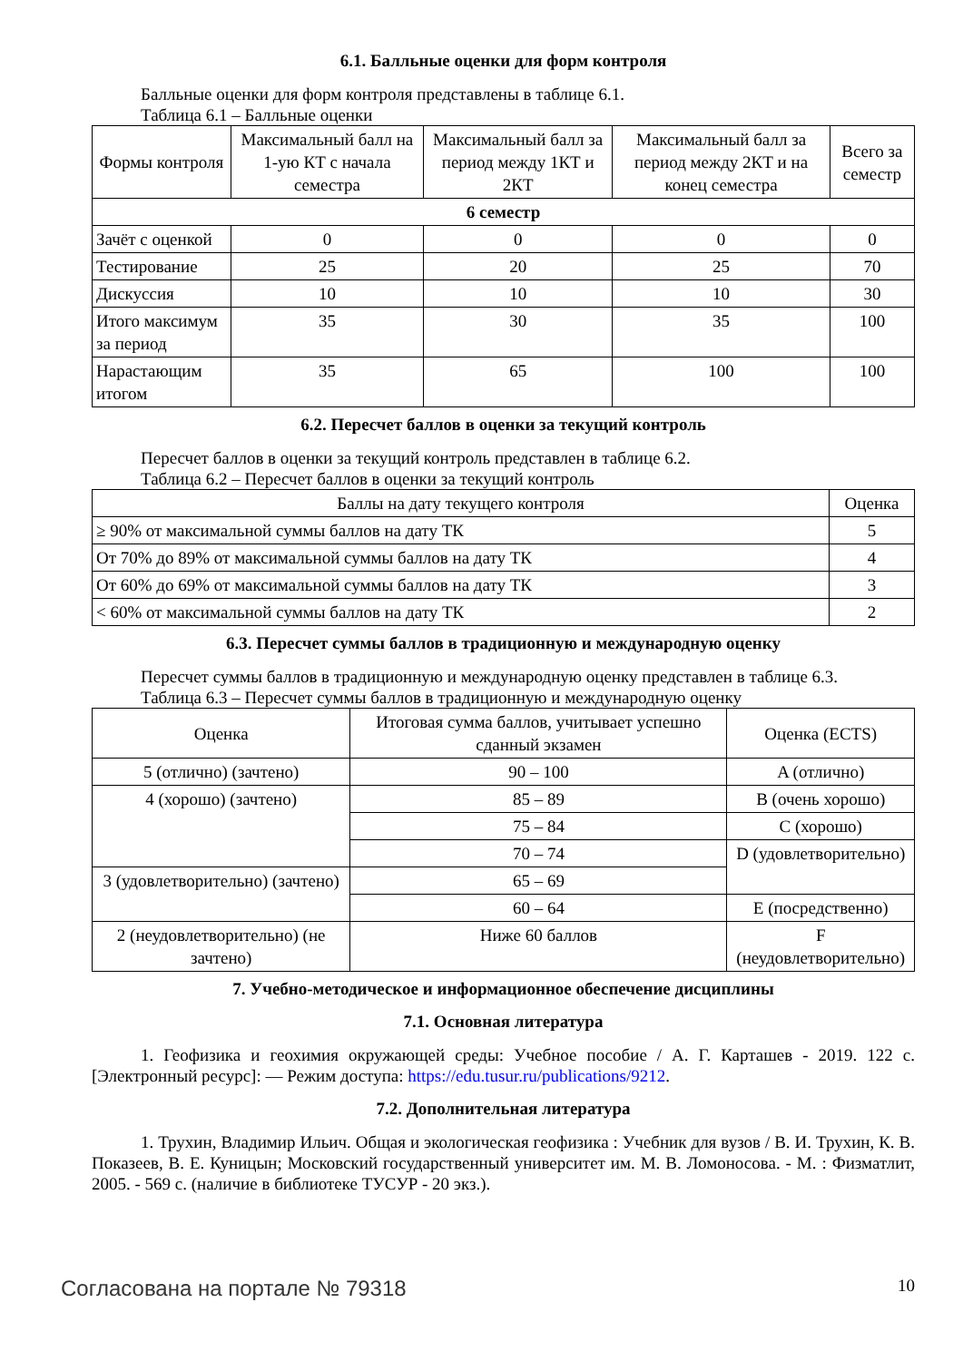6.1. Балльные оценки для форм контроля
Балльные оценки для форм контроля представлены в таблице 6.1.
Таблица 6.1 – Балльные оценки
| Формы контроля | Максимальный балл на 1-ую КТ с начала семестра | Максимальный балл за период между 1КТ и 2КТ | Максимальный балл за период между 2КТ и на конец семестра | Всего за семестр |
| --- | --- | --- | --- | --- |
| 6 семестр | | | | |
| Зачёт с оценкой | 0 | 0 | 0 | 0 |
| Тестирование | 25 | 20 | 25 | 70 |
| Дискуссия | 10 | 10 | 10 | 30 |
| Итого максимум за период | 35 | 30 | 35 | 100 |
| Нарастающим итогом | 35 | 65 | 100 | 100 |
6.2. Пересчет баллов в оценки за текущий контроль
Пересчет баллов в оценки за текущий контроль представлен в таблице 6.2.
Таблица 6.2 – Пересчет баллов в оценки за текущий контроль
| Баллы на дату текущего контроля | Оценка |
| --- | --- |
| ≥ 90% от максимальной суммы баллов на дату ТК | 5 |
| От 70% до 89% от максимальной суммы баллов на дату ТК | 4 |
| От 60% до 69% от максимальной суммы баллов на дату ТК | 3 |
| < 60% от максимальной суммы баллов на дату ТК | 2 |
6.3. Пересчет суммы баллов в традиционную и международную оценку
Пересчет суммы баллов в традиционную и международную оценку представлен в таблице 6.3.
Таблица 6.3 – Пересчет суммы баллов в традиционную и международную оценку
| Оценка | Итоговая сумма баллов, учитывает успешно сданный экзамен | Оценка (ECTS) |
| --- | --- | --- |
| 5 (отлично) (зачтено) | 90 – 100 | A (отлично) |
| 4 (хорошо) (зачтено) | 85 – 89 | B (очень хорошо) |
| | 75 – 84 | C (хорошо) |
| | 70 – 74 | D (удовлетворительно) |
| 3 (удовлетворительно) (зачтено) | 65 – 69 | |
| | 60 – 64 | E (посредственно) |
| 2 (неудовлетворительно) (не зачтено) | Ниже 60 баллов | F (неудовлетворительно) |
7. Учебно-методическое и информационное обеспечение дисциплины
7.1. Основная литература
1. Геофизика и геохимия окружающей среды: Учебное пособие / А. Г. Карташев - 2019. 122 с. [Электронный ресурс]: — Режим доступа: https://edu.tusur.ru/publications/9212.
7.2. Дополнительная литература
1. Трухин, Владимир Ильич. Общая и экологическая геофизика : Учебник для вузов / В. И. Трухин, К. В. Показеев, В. Е. Куницын; Московский государственный университет им. М. В. Ломоносова. - М. : Физматлит, 2005. - 569 с. (наличие в библиотеке ТУСУР - 20 экз.).
Согласована на портале № 79318 10